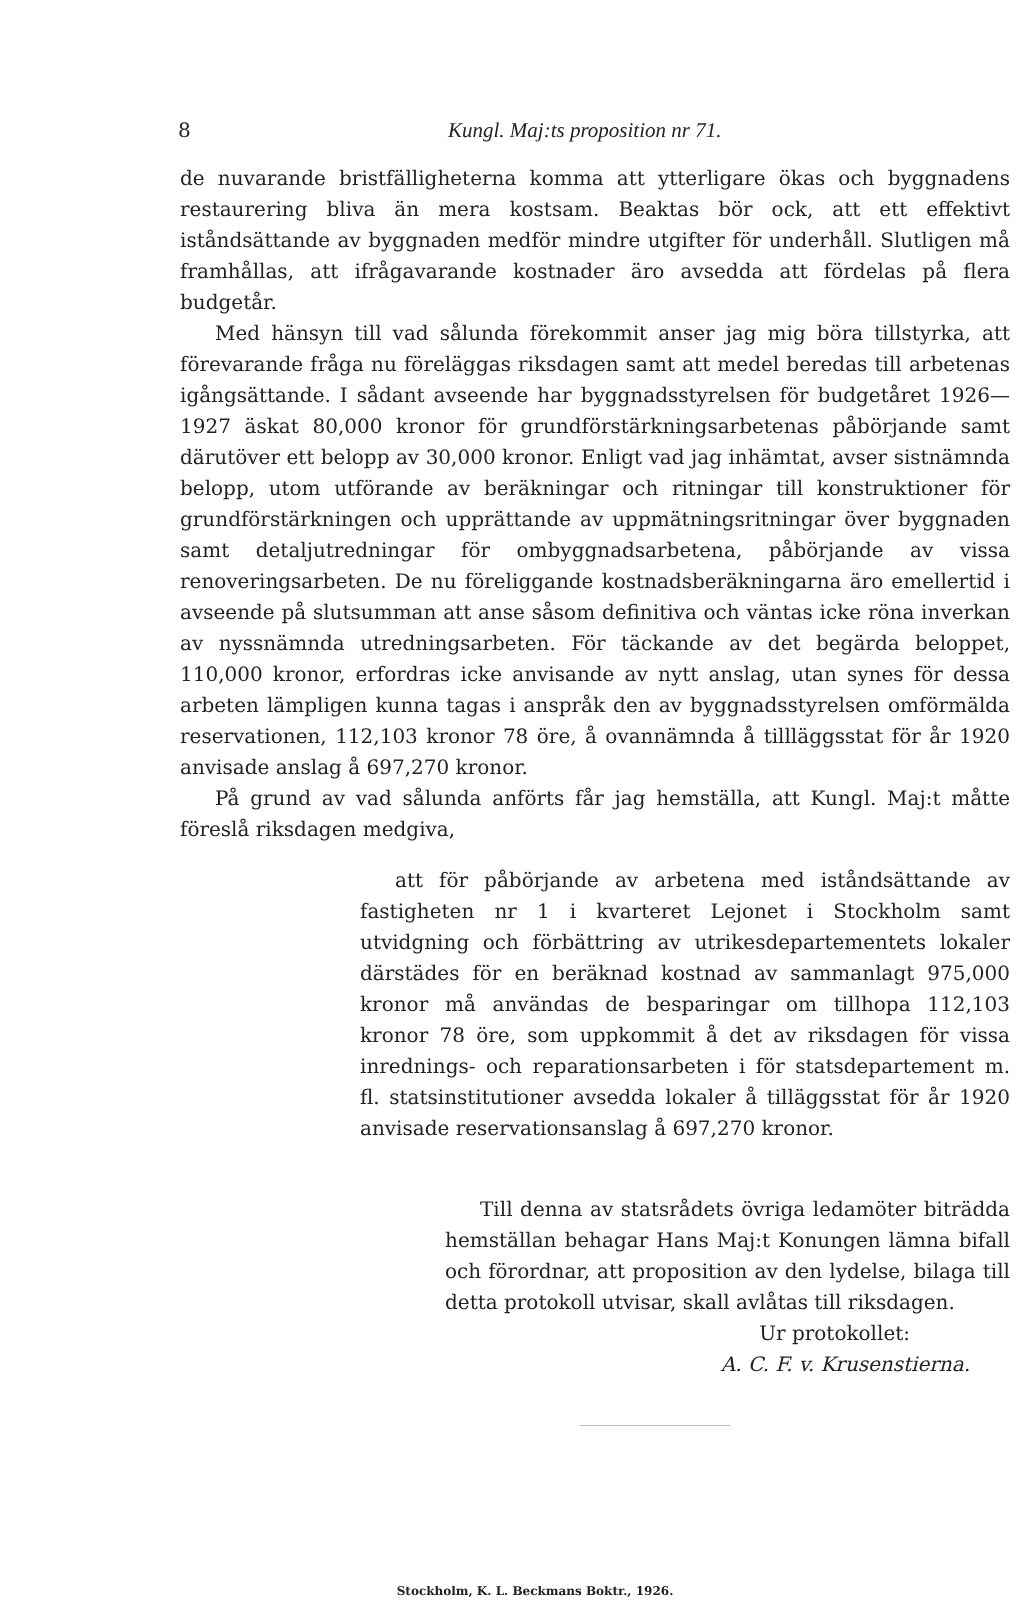8 Kungl. Maj:ts proposition nr 71.
de nuvarande bristfälligheterna komma att ytterligare ökas och byggnadens restaurering bliva än mera kostsam. Beaktas bör ock, att ett effektivt iståndsättande av byggnaden medför mindre utgifter för underhåll. Slutligen må framhållas, att ifrågavarande kostnader äro avsedda att fördelas på flera budgetår.
Med hänsyn till vad sålunda förekommit anser jag mig böra tillstyrka, att förevarande fråga nu föreläggas riksdagen samt att medel beredas till arbetenas igångsättande. I sådant avseende har byggnadsstyrelsen för budgetåret 1926—1927 äskat 80,000 kronor för grundförstärkningsarbetenas påbörjande samt därutöver ett belopp av 30,000 kronor. Enligt vad jag inhämtat, avser sistnämnda belopp, utom utförande av beräkningar och ritningar till konstruktioner för grundförstärkningen och upprättande av uppmätningsritningar över byggnaden samt detaljutredningar för ombyggnadsarbetena, påbörjande av vissa renoveringsarbeten. De nu föreliggande kostnadsberäkningarna äro emellertid i avseende på slutsumman att anse såsom definitiva och väntas icke röna inverkan av nyssnämnda utredningsarbeten. För täckande av det begärda beloppet, 110,000 kronor, erfordras icke anvisande av nytt anslag, utan synes för dessa arbeten lämpligen kunna tagas i anspråk den av byggnadsstyrelsen omförmälda reservationen, 112,103 kronor 78 öre, å ovannämnda å tillläggsstat för år 1920 anvisade anslag å 697,270 kronor.
På grund av vad sålunda anförts får jag hemställa, att Kungl. Maj:t måtte föreslå riksdagen medgiva,
att för påbörjande av arbetena med iståndsättande av fastigheten nr 1 i kvarteret Lejonet i Stockholm samt utvidgning och förbättring av utrikesdepartementets lokaler därstädes för en beräknad kostnad av sammanlagt 975,000 kronor må användas de besparingar om tillhopa 112,103 kronor 78 öre, som uppkommit å det av riksdagen för vissa inrednings- och reparationsarbeten i för statsdepartement m. fl. statsinstitutioner avsedda lokaler å tilläggsstat för år 1920 anvisade reservationsanslag å 697,270 kronor.
Till denna av statsrådets övriga ledamöter biträdda hemställan behagar Hans Maj:t Konungen lämna bifall och förordnar, att proposition av den lydelse, bilaga till detta protokoll utvisar, skall avlåtas till riksdagen.
Ur protokollet:
A. C. F. v. Krusenstierna.
Stockholm, K. L. Beckmans Boktr., 1926.